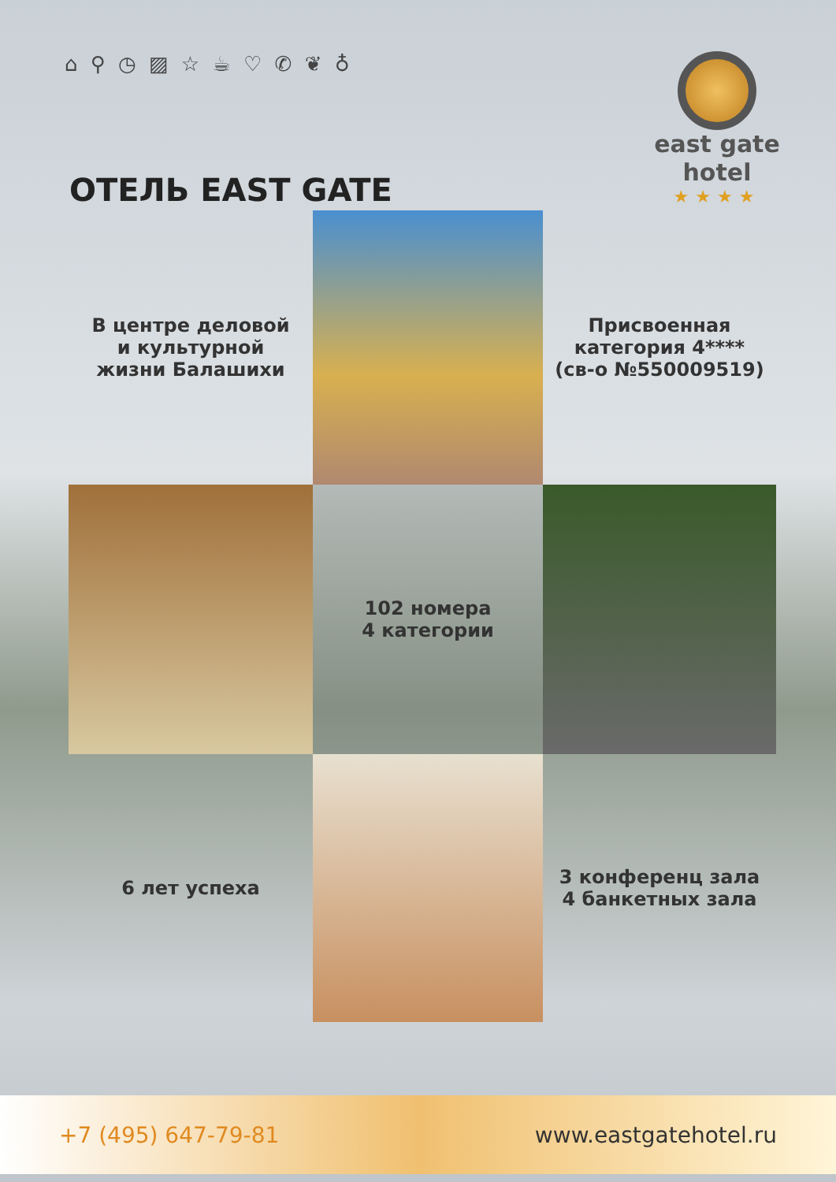⌂ ⚲ ◷ ▨ ☆ ☕ ♡ ✆ ❦ ♁
east gate
hotel
★★★★
ОТЕЛЬ EAST GATE
В центре деловой
и культурной
жизни Балашихи
Присвоенная
категория 4****
(св-о №550009519)
102 номера
4 категории
6 лет успеха
3 конференц зала
4 банкетных зала
+7 (495) 647-79-81 www.eastgatehotel.ru